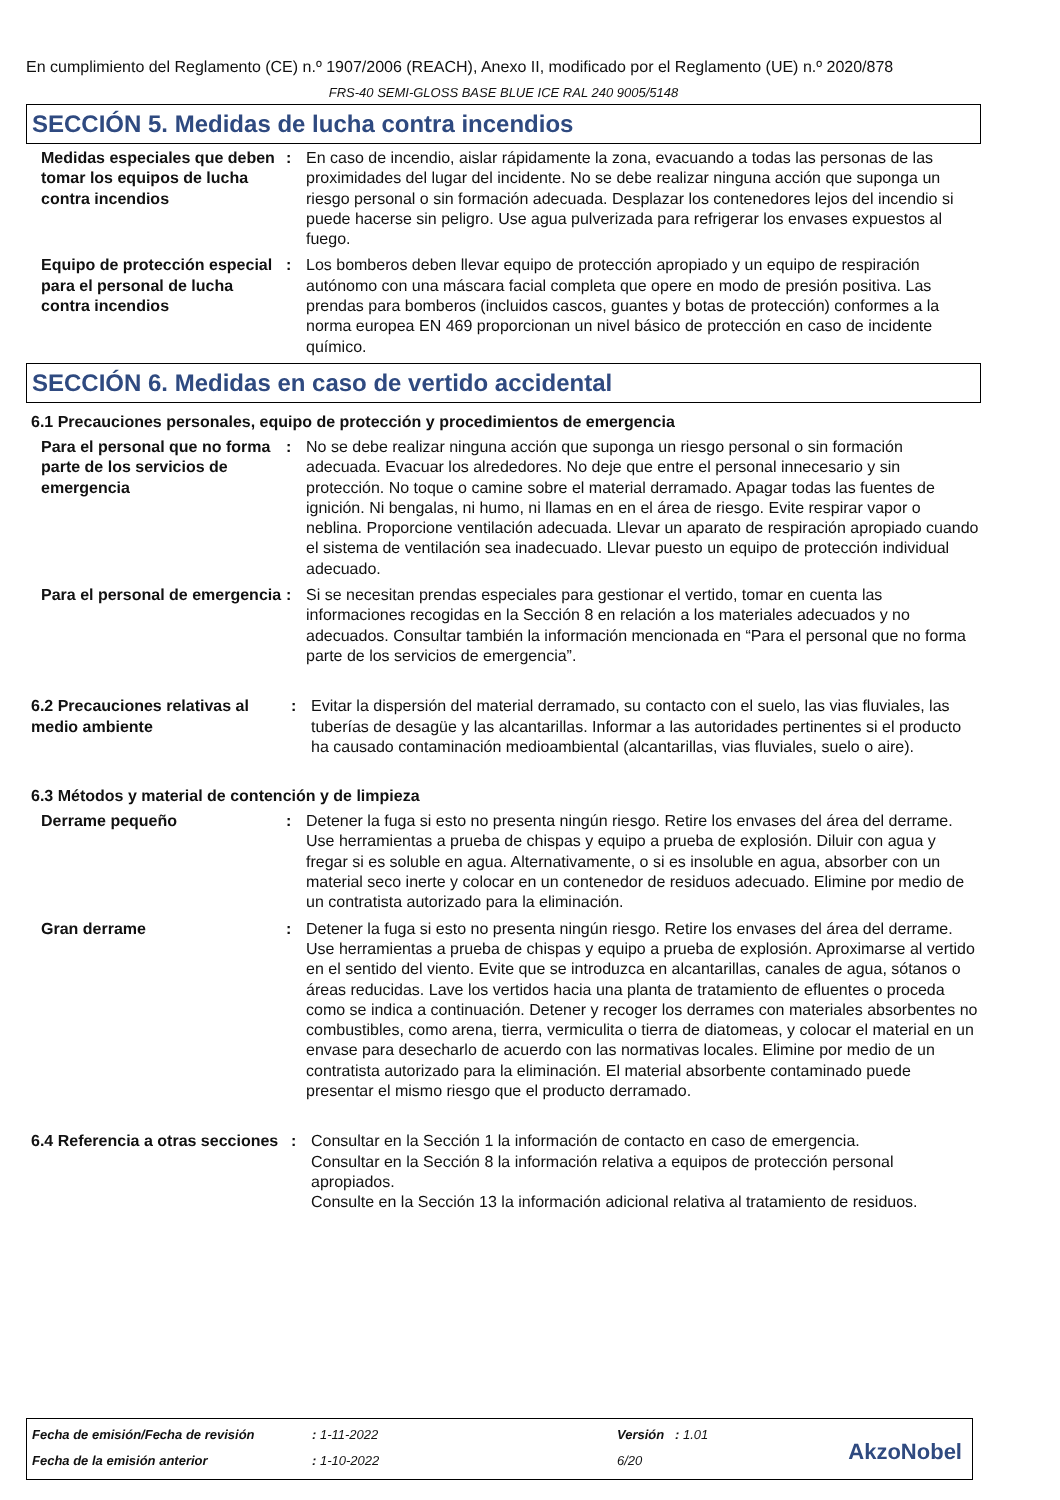En cumplimiento del Reglamento (CE) n.º 1907/2006 (REACH), Anexo II, modificado por el Reglamento (UE) n.º 2020/878
FRS-40 SEMI-GLOSS BASE BLUE ICE RAL 240 9005/5148
SECCIÓN 5. Medidas de lucha contra incendios
Medidas especiales que deben tomar los equipos de lucha contra incendios
: En caso de incendio, aislar rápidamente la zona, evacuando a todas las personas de las proximidades del lugar del incidente. No se debe realizar ninguna acción que suponga un riesgo personal o sin formación adecuada. Desplazar los contenedores lejos del incendio si puede hacerse sin peligro. Use agua pulverizada para refrigerar los envases expuestos al fuego.
Equipo de protección especial para el personal de lucha contra incendios
: Los bomberos deben llevar equipo de protección apropiado y un equipo de respiración autónomo con una máscara facial completa que opere en modo de presión positiva. Las prendas para bomberos (incluidos cascos, guantes y botas de protección) conformes a la norma europea EN 469 proporcionan un nivel básico de protección en caso de incidente químico.
SECCIÓN 6. Medidas en caso de vertido accidental
6.1 Precauciones personales, equipo de protección y procedimientos de emergencia
Para el personal que no forma parte de los servicios de emergencia
: No se debe realizar ninguna acción que suponga un riesgo personal o sin formación adecuada. Evacuar los alrededores. No deje que entre el personal innecesario y sin protección. No toque o camine sobre el material derramado. Apagar todas las fuentes de ignición. Ni bengalas, ni humo, ni llamas en en el área de riesgo. Evite respirar vapor o neblina. Proporcione ventilación adecuada. Llevar un aparato de respiración apropiado cuando el sistema de ventilación sea inadecuado. Llevar puesto un equipo de protección individual adecuado.
Para el personal de emergencia
: Si se necesitan prendas especiales para gestionar el vertido, tomar en cuenta las informaciones recogidas en la Sección 8 en relación a los materiales adecuados y no adecuados. Consultar también la información mencionada en “Para el personal que no forma parte de los servicios de emergencia”.
6.2 Precauciones relativas al medio ambiente
: Evitar la dispersión del material derramado, su contacto con el suelo, las vias fluviales, las tuberías de desagüe y las alcantarillas. Informar a las autoridades pertinentes si el producto ha causado contaminación medioambiental (alcantarillas, vias fluviales, suelo o aire).
6.3 Métodos y material de contención y de limpieza
Derrame pequeño : Detener la fuga si esto no presenta ningún riesgo. Retire los envases del área del derrame. Use herramientas a prueba de chispas y equipo a prueba de explosión. Diluir con agua y fregar si es soluble en agua. Alternativamente, o si es insoluble en agua, absorber con un material seco inerte y colocar en un contenedor de residuos adecuado. Elimine por medio de un contratista autorizado para la eliminación.
Gran derrame : Detener la fuga si esto no presenta ningún riesgo. Retire los envases del área del derrame. Use herramientas a prueba de chispas y equipo a prueba de explosión. Aproximarse al vertido en el sentido del viento. Evite que se introduzca en alcantarillas, canales de agua, sótanos o áreas reducidas. Lave los vertidos hacia una planta de tratamiento de efluentes o proceda como se indica a continuación. Detener y recoger los derrames con materiales absorbentes no combustibles, como arena, tierra, vermiculita o tierra de diatomeas, y colocar el material en un envase para desecharlo de acuerdo con las normativas locales. Elimine por medio de un contratista autorizado para la eliminación. El material absorbente contaminado puede presentar el mismo riesgo que el producto derramado.
6.4 Referencia a otras secciones
: Consultar en la Sección 1 la información de contacto en caso de emergencia.
Consultar en la Sección 8 la información relativa a equipos de protección personal apropiados.
Consulte en la Sección 13 la información adicional relativa al tratamiento de residuos.
Fecha de emisión/Fecha de revisión
: 1-11-2022 Versión : 1.01
Fecha de la emisión anterior : 1-10-2022 6/20 AkzoNobel